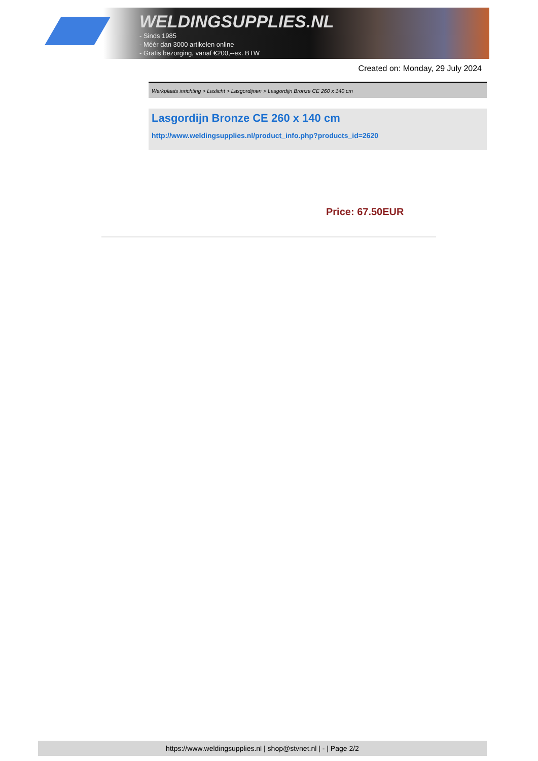WELDINGSUPPLIES.NL
- Sinds 1985
- Méér dan 3000 artikelen online
- Gratis bezorging, vanaf €200,--ex. BTW
Created on: Monday, 29 July 2024
Werkplaats inrichting > Laslicht > Lasgordijnen > Lasgordijn Bronze CE 260 x 140 cm
Lasgordijn Bronze CE 260 x 140 cm
http://www.weldingsupplies.nl/product_info.php?products_id=2620
Price: 67.50EUR
https://www.weldingsupplies.nl | shop@stvnet.nl | - | Page 2/2